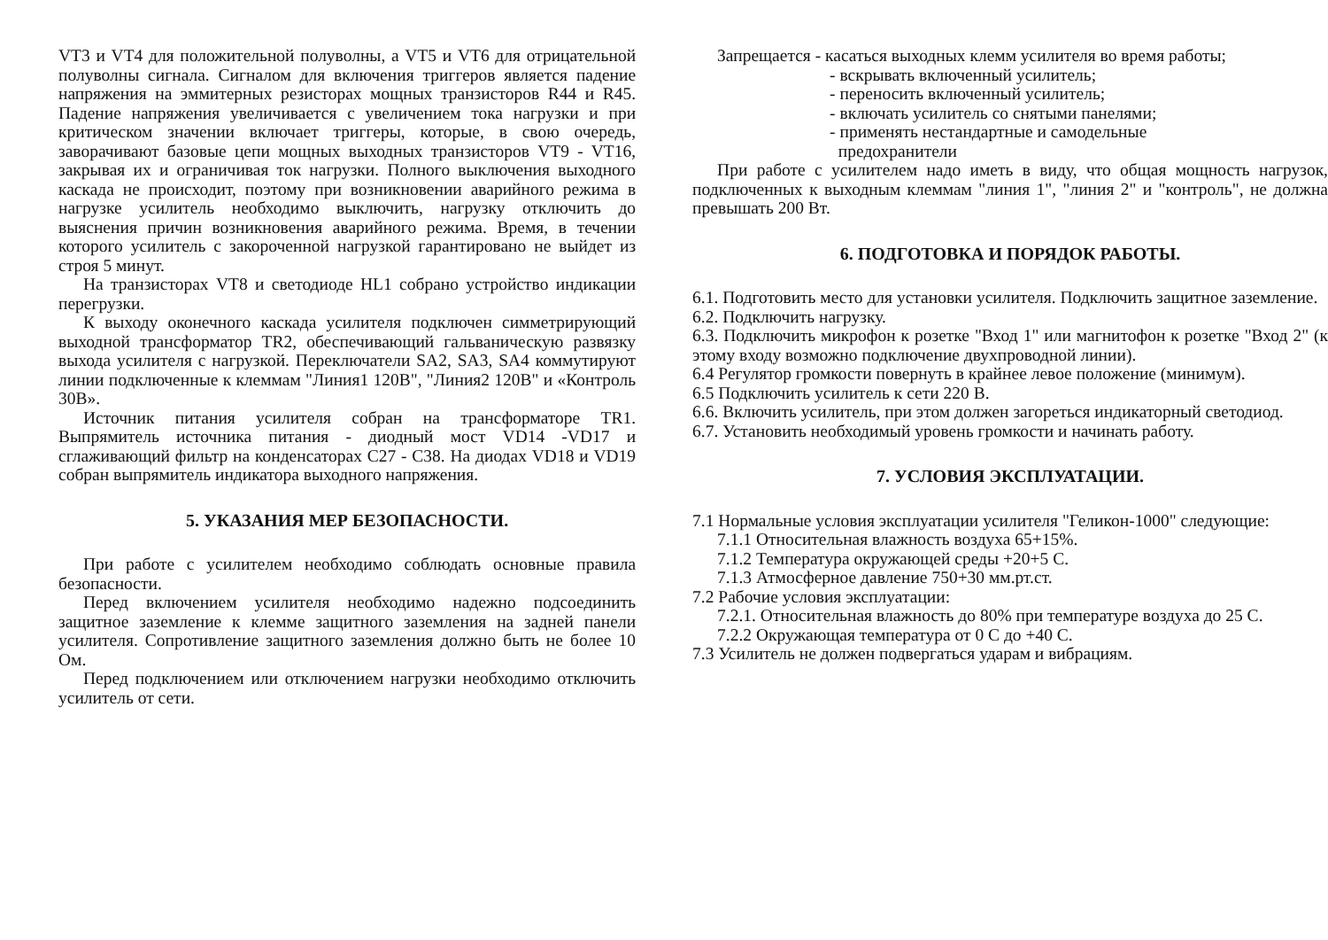VT3 и VT4 для положительной полуволны, а VT5 и VT6 для отрицательной полуволны сигнала. Сигналом для включения триггеров является падение напряжения на эммитерных резисторах мощных транзисторов R44 и R45. Падение напряжения увеличивается с увеличением тока нагрузки и при критическом значении включает триггеры, которые, в свою очередь, заворачивают базовые цепи мощных выходных транзисторов VT9 - VT16, закрывая их и ограничивая ток нагрузки. Полного выключения выходного каскада не происходит, поэтому при возникновении аварийного режима в нагрузке усилитель необходимо выключить, нагрузку отключить до выяснения причин возникновения аварийного режима. Время, в течении которого усилитель с закороченной нагрузкой гарантировано не выйдет из строя 5 минут.
На транзисторах VT8 и светодиоде HL1 собрано устройство индикации перегрузки.
К выходу оконечного каскада усилителя подключен симметрирующий выходной трансформатор TR2, обеспечивающий гальваническую развязку выхода усилителя с нагрузкой. Переключатели SA2, SA3, SA4 коммутируют линии подключенные к клеммам "Линия1 120В", "Линия2 120В" и «Контроль 30В».
Источник питания усилителя собран на трансформаторе TR1. Выпрямитель источника питания - диодный мост VD14 -VD17 и сглаживающий фильтр на конденсаторах С27 - С38. На диодах VD18 и VD19 собран выпрямитель индикатора выходного напряжения.
5. УКАЗАНИЯ МЕР БЕЗОПАСНОСТИ.
При работе с усилителем необходимо соблюдать основные правила безопасности.
Перед включением усилителя необходимо надежно подсоединить защитное заземление к клемме защитного заземления на задней панели усилителя. Сопротивление защитного заземления должно быть не более 10 Ом.
Перед подключением или отключением нагрузки необходимо отключить усилитель от сети.
Запрещается - касаться выходных клемм усилителя во время работы;
- вскрывать включенный усилитель;
- переносить включенный усилитель;
- включать усилитель со снятыми панелями;
- применять нестандартные и самодельные
предохранители
При работе с усилителем надо иметь в виду, что общая мощность нагрузок, подключенных к выходным клеммам "линия 1", "линия 2" и "контроль", не должна превышать 200 Вт.
6. ПОДГОТОВКА И ПОРЯДОК РАБОТЫ.
6.1. Подготовить место для установки усилителя. Подключить защитное заземление.
6.2. Подключить нагрузку.
6.3. Подключить микрофон к розетке "Вход 1" или магнитофон к розетке "Вход 2" (к этому входу возможно подключение двухпроводной линии).
6.4 Регулятор громкости повернуть в крайнее левое положение (минимум).
6.5 Подключить усилитель к сети 220 В.
6.6. Включить усилитель, при этом должен загореться индикаторный светодиод.
6.7. Установить необходимый уровень громкости и начинать работу.
7. УСЛОВИЯ ЭКСПЛУАТАЦИИ.
7.1 Нормальные условия эксплуатации усилителя "Геликон-1000" следующие:
7.1.1 Относительная влажность воздуха 65+15%.
7.1.2 Температура окружающей среды +20+5 С.
7.1.3 Атмосферное давление 750+30 мм.рт.ст.
7.2 Рабочие условия эксплуатации:
7.2.1. Относительная влажность до 80% при температуре воздуха до 25 С.
7.2.2 Окружающая температура от 0 С до +40 С.
7.3 Усилитель не должен подвергаться ударам и вибрациям.